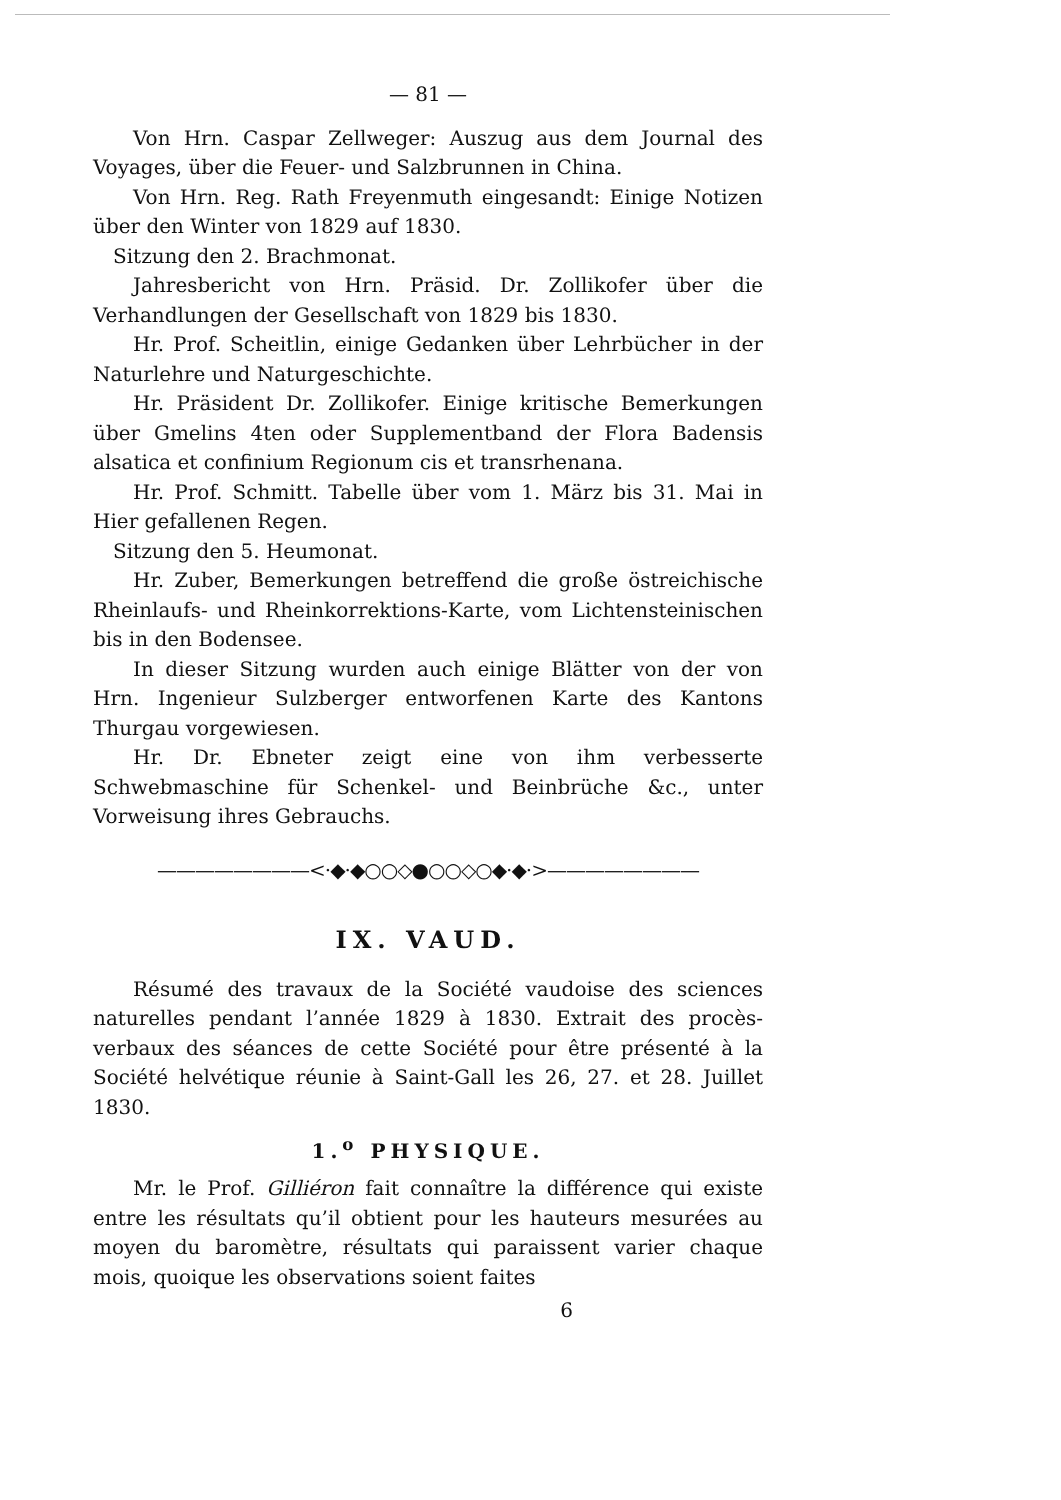— 81 —
Von Hrn. Caspar Zellweger: Auszug aus dem Journal des Voyages, über die Feuer- und Salzbrunnen in China.
Von Hrn. Reg. Rath Freyenmuth eingesandt: Einige Notizen über den Winter von 1829 auf 1830.
Sitzung den 2. Brachmonat.
Jahresbericht von Hrn. Präsid. Dr. Zollikofer über die Verhandlungen der Gesellschaft von 1829 bis 1830.
Hr. Prof. Scheitlin, einige Gedanken über Lehrbücher in der Naturlehre und Naturgeschichte.
Hr. Präsident Dr. Zollikofer. Einige kritische Bemerkungen über Gmelins 4ten oder Supplementband der Flora Badensis alsatica et confinium Regionum cis et transrhenana.
Hr. Prof. Schmitt. Tabelle über vom 1. März bis 31. Mai in Hier gefallenen Regen.
Sitzung den 5. Heumonat.
Hr. Zuber, Bemerkungen betreffend die große östreichische Rheinlaufs- und Rheinkorrektions-Karte, vom Lichtensteinischen bis in den Bodensee.
In dieser Sitzung wurden auch einige Blätter von der von Hrn. Ingenieur Sulzberger entworfenen Karte des Kantons Thurgau vorgewiesen.
Hr. Dr. Ebneter zeigt eine von ihm verbesserte Schwebmaschine für Schenkel- und Beinbrüche &c., unter Vorweisung ihres Gebrauchs.
————————<·◆·◆○○◇●○○◇○◆·◆·>————————
IX. VAUD.
Résumé des travaux de la Société vaudoise des sciences naturelles pendant l’année 1829 à 1830. Extrait des procès-verbaux des séances de cette Société pour être présenté à la Société helvétique réunie à Saint-Gall les 26, 27. et 28. Juillet 1830.
1.<sup>o</sup> PHYSIQUE.
Mr. le Prof. Gilliéron fait connaître la différence qui existe entre les résultats qu’il obtient pour les hauteurs mesurées au moyen du baromètre, résultats qui paraissent varier chaque mois, quoique les observations soient faites
6